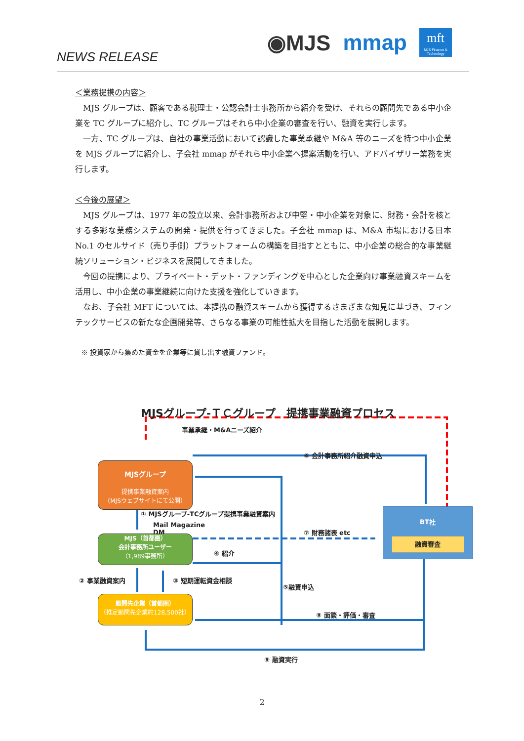NEWS RELEASE
◉MJS mmap
mft
MJS Finance & Technology
＜業務提携の内容＞
MJS グループは、顧客である税理士・公認会計士事務所から紹介を受け、それらの顧問先である中小企業を TC グループに紹介し、TC グループはそれら中小企業の審査を行い、融資を実行します。
一方、TC グループは、自社の事業活動において認識した事業承継や M&A 等のニーズを持つ中小企業を MJS グループに紹介し、子会社 mmap がそれら中小企業へ提案活動を行い、アドバイザリー業務を実行します。
＜今後の展望＞
MJS グループは、1977 年の設立以来、会計事務所および中堅・中小企業を対象に、財務・会計を核とする多彩な業務システムの開発・提供を行ってきました。子会社 mmap は、M&A 市場における日本 No.1 のセルサイド（売り手側）プラットフォームの構築を目指すとともに、中小企業の総合的な事業継続ソリューション・ビジネスを展開してきました。
今回の提携により、プライベート・デット・ファンディングを中心とした企業向け事業融資スキームを活用し、中小企業の事業継続に向けた支援を強化していきます。
なお、子会社 MFT については、本提携の融資スキームから獲得するさまざまな知見に基づき、フィンテックサービスの新たな企画開発等、さらなる事業の可能性拡大を目指した活動を展開します。
※ 投資家から集めた資金を企業等に貸し出す融資ファンド。
MJSグループ-ＴＣグループ　提携事業融資プロセス
事業承継・M&Aニーズ紹介
MJSグループ
提携事業融資案内
（MJSウェブサイトにて公開）
⑥ 会計事務所紹介融資申込
① MJSグループ-TCグループ提携事業融資案内
Mail Magazine
DM
MJS（首都圏）
会計事務所ユーザー
（1,989事務所）
⑦ 財務諸表 etc
④ 紹介
BT社
融資審査
② 事業融資案内 ③ 短期運転資金相談
⑤融資申込
顧問先企業（首都圏）
（推定顧問先企業約128,500社）
⑧ 面談・評価・審査
⑨ 融資実行
2